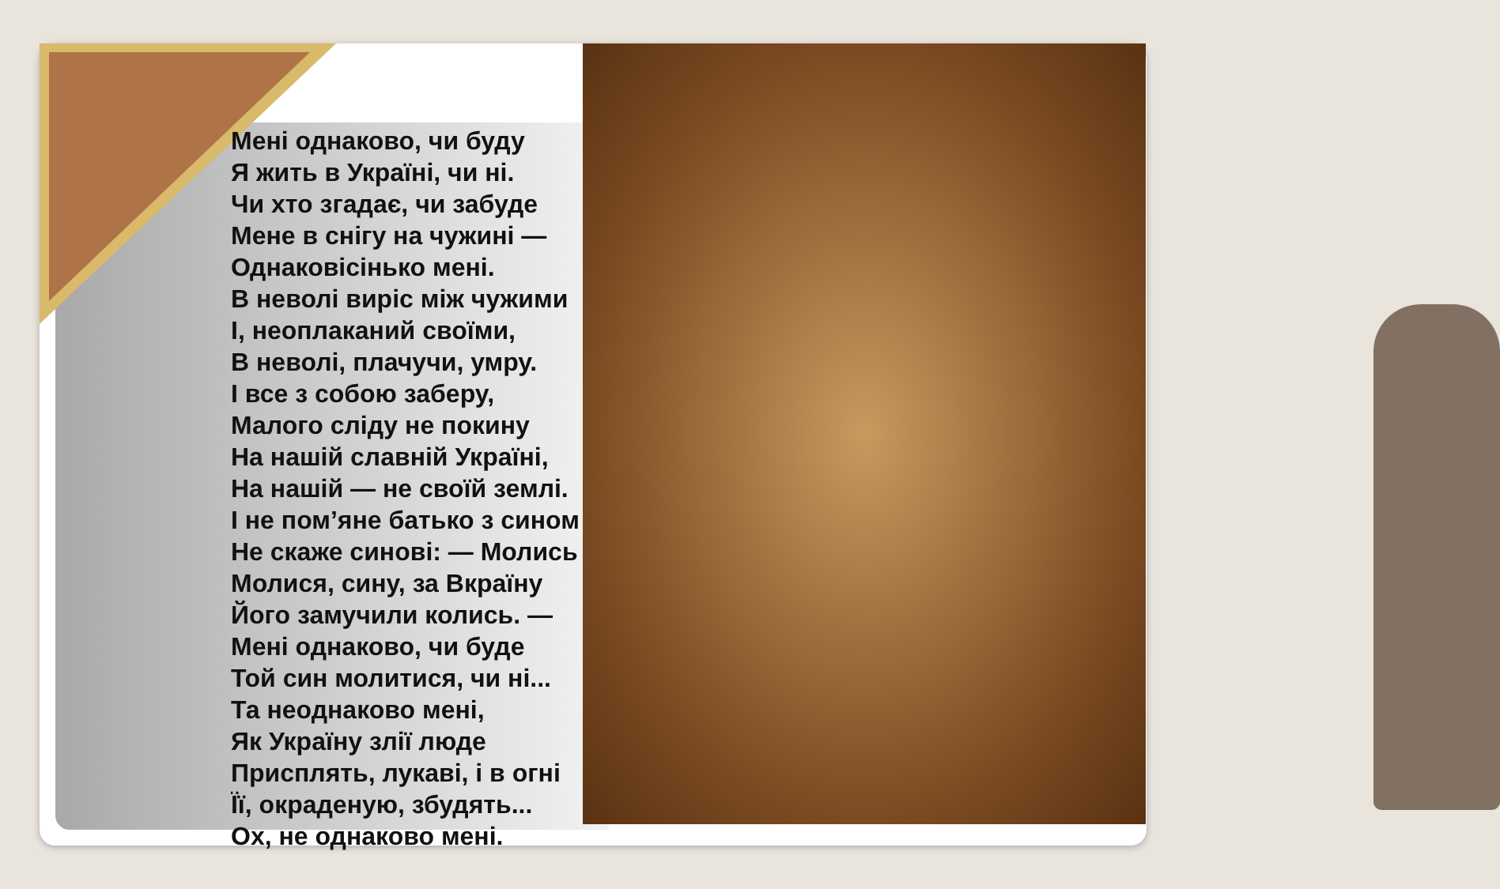Мені однаково, чи буду
Я жить в Україні, чи ні.
Чи хто згадає, чи забуде
Мене в снігу на чужині —
Однаковісінько мені.
В неволі виріс між чужими
І, неоплаканий своїми,
В неволі, плачучи, умру.
І все з собою заберу,
Малого сліду не покину
На нашій славній Україні,
На нашій — не своїй землі.
І не пом’яне батько з сином
Не скаже синові: — Молись
Молися, сину, за Вкраїну
Його замучили колись. —
Мені однаково, чи буде
Той син молитися, чи ні...
Та неоднаково мені,
Як Україну злії люде
Присплять, лукаві, і в огні
Її, окраденую, збудять...
Ох, не однаково мені.